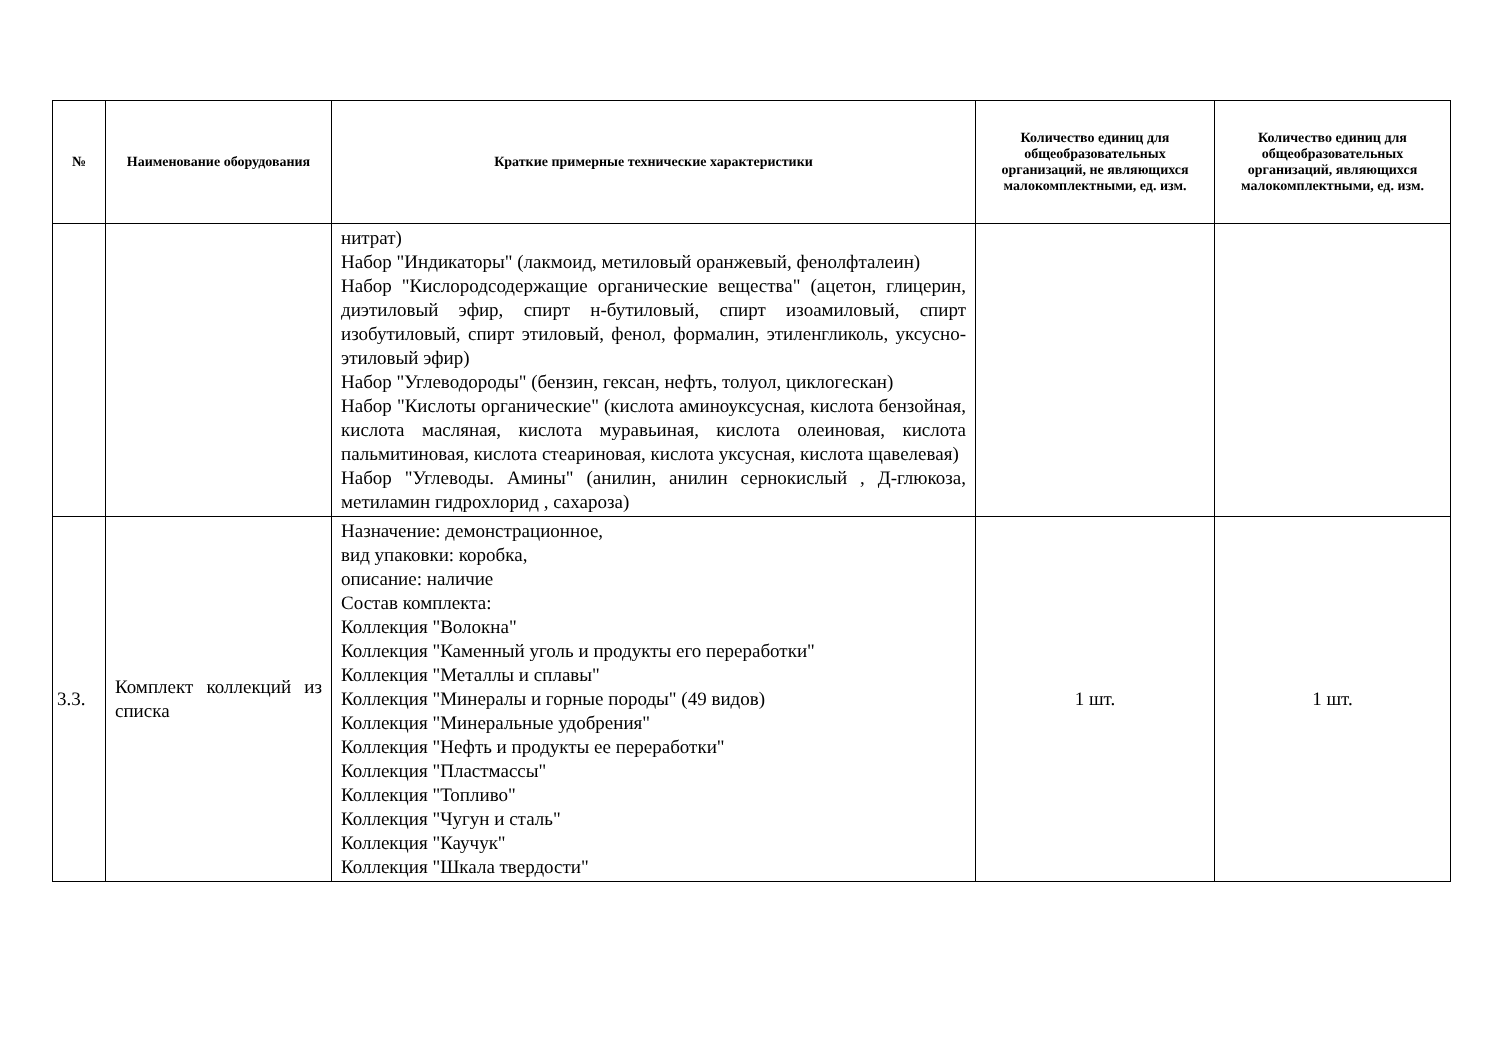| № | Наименование оборудования | Краткие примерные технические характеристики | Количество единиц для общеобразовательных организаций, не являющихся малокомплектными, ед. изм. | Количество единиц для общеобразовательных организаций, являющихся малокомплектными, ед. изм. |
| --- | --- | --- | --- | --- |
| | | нитрат) Набор "Индикаторы" (лакмоид, метиловый оранжевый, фенолфталеин) Набор "Кислородсодержащие органические вещества" (ацетон, глицерин, диэтиловый эфир, спирт н-бутиловый, спирт изоамиловый, спирт изобутиловый, спирт этиловый, фенол, формалин, этиленгликоль, уксусно-этиловый эфир) Набор "Углеводороды" (бензин, гексан, нефть, толуол, циклогескан) Набор "Кислоты органические" (кислота аминоуксусная, кислота бензойная, кислота масляная, кислота муравьиная, кислота олеиновая, кислота пальмитиновая, кислота стеариновая, кислота уксусная, кислота щавелевая) Набор "Углеводы. Амины" (анилин, анилин сернокислый , Д-глюкоза, метиламин гидрохлорид , сахароза) | | |
| 3.3. | Комплект коллекций из списка | Назначение: демонстрационное, вид упаковки: коробка, описание: наличие Состав комплекта: Коллекция "Волокна" Коллекция "Каменный уголь и продукты его переработки" Коллекция "Металлы и сплавы" Коллекция "Минералы и горные породы" (49 видов) Коллекция "Минеральные удобрения" Коллекция "Нефть и продукты ее переработки" Коллекция "Пластмассы" Коллекция "Топливо" Коллекция "Чугун и сталь" Коллекция "Каучук" Коллекция "Шкала твердости" | 1 шт. | 1 шт. |